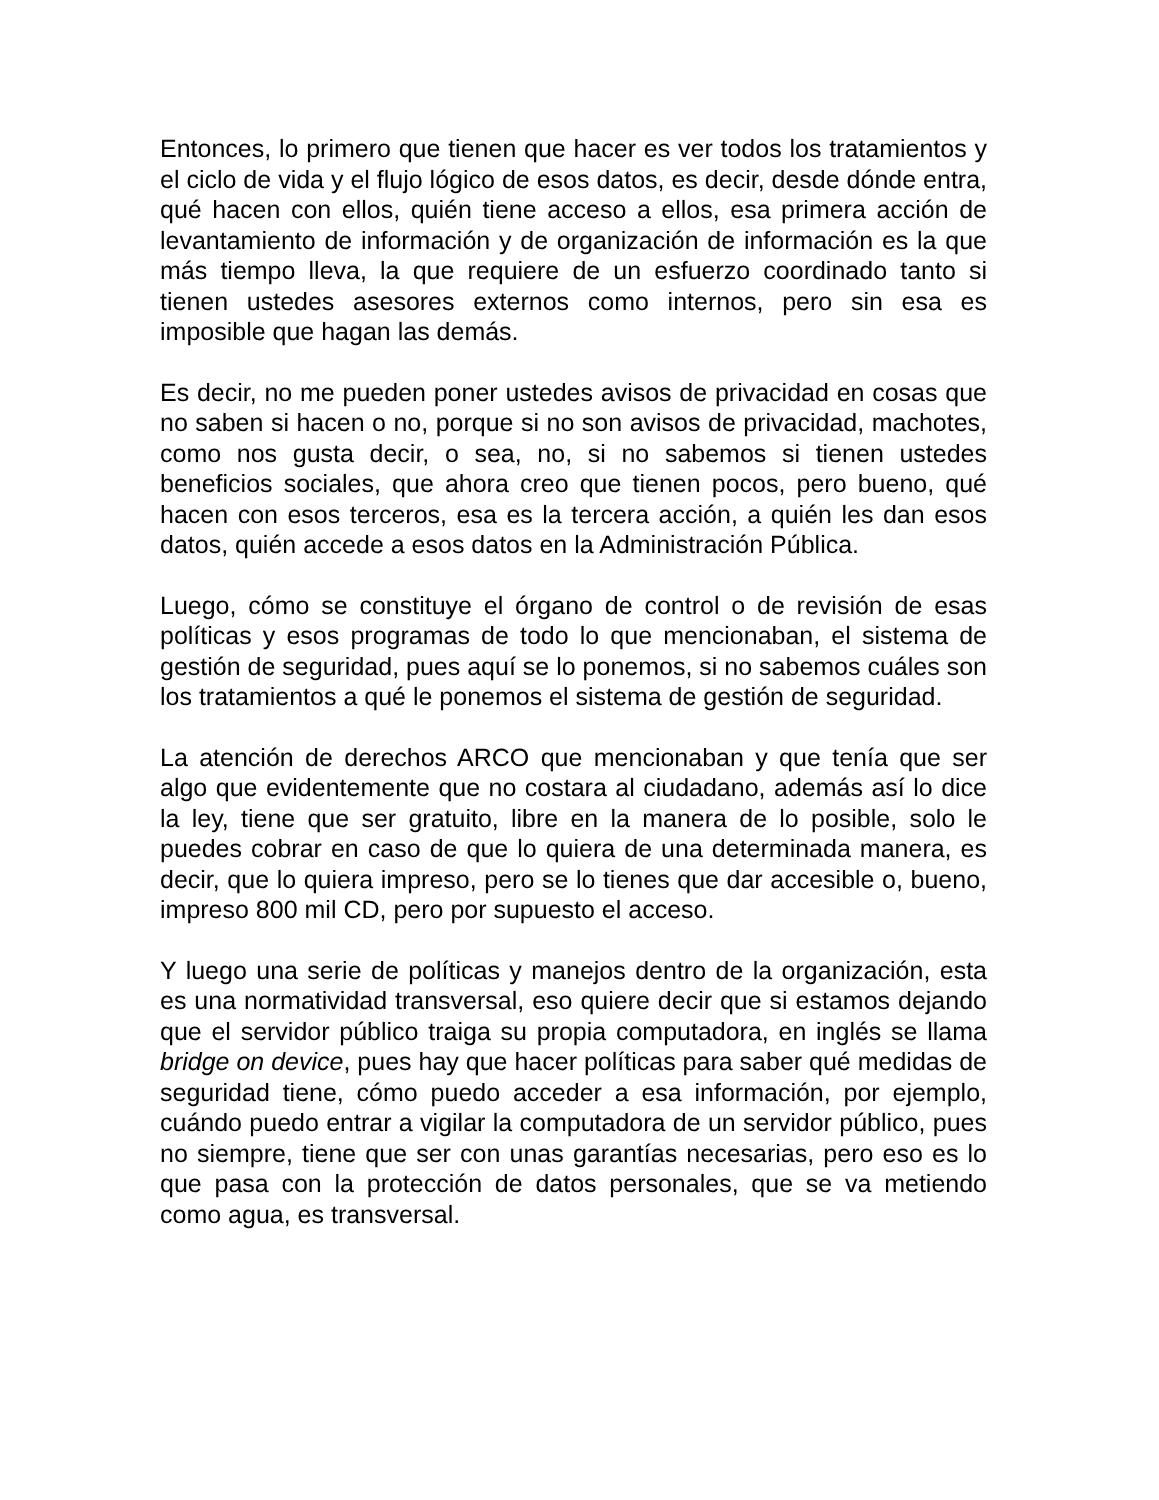Entonces, lo primero que tienen que hacer es ver todos los tratamientos y el ciclo de vida y el flujo lógico de esos datos, es decir, desde dónde entra, qué hacen con ellos, quién tiene acceso a ellos, esa primera acción de levantamiento de información y de organización de información es la que más tiempo lleva, la que requiere de un esfuerzo coordinado tanto si tienen ustedes asesores externos como internos, pero sin esa es imposible que hagan las demás.
Es decir, no me pueden poner ustedes avisos de privacidad en cosas que no saben si hacen o no, porque si no son avisos de privacidad, machotes, como nos gusta decir, o sea, no, si no sabemos si tienen ustedes beneficios sociales, que ahora creo que tienen pocos, pero bueno, qué hacen con esos terceros, esa es la tercera acción, a quién les dan esos datos, quién accede a esos datos en la Administración Pública.
Luego, cómo se constituye el órgano de control o de revisión de esas políticas y esos programas de todo lo que mencionaban, el sistema de gestión de seguridad, pues aquí se lo ponemos, si no sabemos cuáles son los tratamientos a qué le ponemos el sistema de gestión de seguridad.
La atención de derechos ARCO que mencionaban y que tenía que ser algo que evidentemente que no costara al ciudadano, además así lo dice la ley, tiene que ser gratuito, libre en la manera de lo posible, solo le puedes cobrar en caso de que lo quiera de una determinada manera, es decir, que lo quiera impreso, pero se lo tienes que dar accesible o, bueno, impreso 800 mil CD, pero por supuesto el acceso.
Y luego una serie de políticas y manejos dentro de la organización, esta es una normatividad transversal, eso quiere decir que si estamos dejando que el servidor público traiga su propia computadora, en inglés se llama bridge on device, pues hay que hacer políticas para saber qué medidas de seguridad tiene, cómo puedo acceder a esa información, por ejemplo, cuándo puedo entrar a vigilar la computadora de un servidor público, pues no siempre, tiene que ser con unas garantías necesarias, pero eso es lo que pasa con la protección de datos personales, que se va metiendo como agua, es transversal.